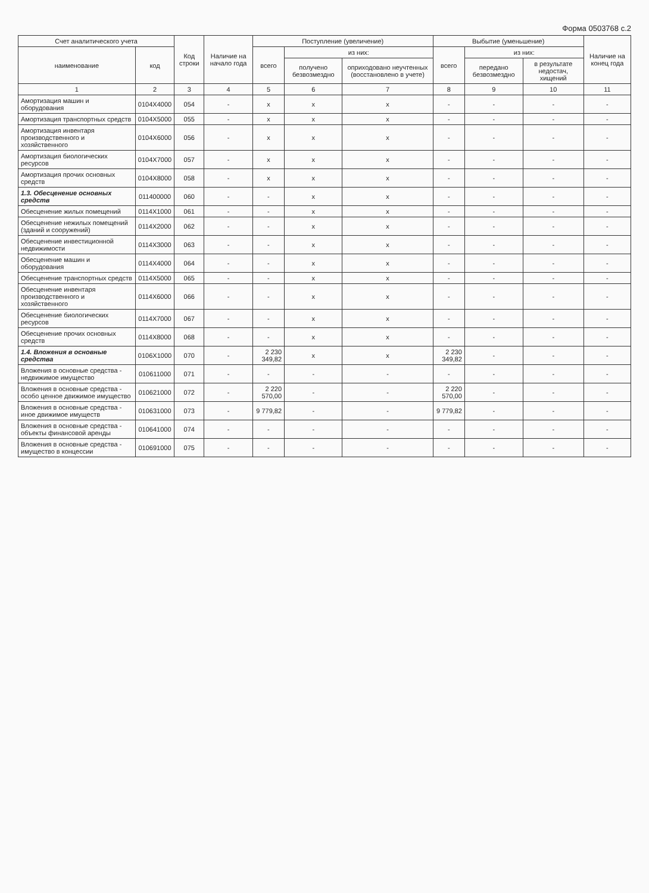Форма 0503768 с.2
| Счет аналитического учета | | Код строки | Наличие на начало года | Поступление (увеличение) | | | Выбытие (уменьшение) | | | Наличие на конец года |
| --- | --- | --- | --- | --- | --- | --- | --- | --- | --- | --- |
| наименование | код | | | всего | из них: | | всего | из них: | | |
| | | | | | получено безвозмездно | оприходовано неучтенных (восстановлено в учете) | | передано безвозмездно | в результате недостач, хищений | |
| 1 | 2 | 3 | 4 | 5 | 6 | 7 | 8 | 9 | 10 | 11 |
| Амортизация машин и оборудования | 0104X4000 | 054 | - | x | x | x | - | - | - | - |
| Амортизация транспортных средств | 0104X5000 | 055 | - | x | x | x | - | - | - | - |
| Амортизация инвентаря производственного и хозяйственного | 0104X6000 | 056 | - | x | x | x | - | - | - | - |
| Амортизация биологических ресурсов | 0104X7000 | 057 | - | x | x | x | - | - | - | - |
| Амортизация прочих основных средств | 0104X8000 | 058 | - | x | x | x | - | - | - | - |
| 1.3. Обесценение основных средств | 011400000 | 060 | - | - | x | x | - | - | - | - |
| Обесценение жилых помещений | 0114X1000 | 061 | - | - | x | x | - | - | - | - |
| Обесценение нежилых помещений (зданий и сооружений) | 0114X2000 | 062 | - | - | x | x | - | - | - | - |
| Обесценение инвестиционной недвижимости | 0114X3000 | 063 | - | - | x | x | - | - | - | - |
| Обесценение машин и оборудования | 0114X4000 | 064 | - | - | x | x | - | - | - | - |
| Обесценение транспортных средств | 0114X5000 | 065 | - | - | x | x | - | - | - | - |
| Обесценение инвентаря производственного и хозяйственного | 0114X6000 | 066 | - | - | x | x | - | - | - | - |
| Обесценение биологических ресурсов | 0114X7000 | 067 | - | - | x | x | - | - | - | - |
| Обесценение прочих основных средств | 0114X8000 | 068 | - | - | x | x | - | - | - | - |
| 1.4. Вложения в основные средства | 0106X1000 | 070 | - | 2 230 349,82 | x | x | 2 230 349,82 | - | - | - |
| Вложения в основные средства - недвижимое имущество | 010611000 | 071 | - | - | - | - | - | - | - | - |
| Вложения в основные средства - особо ценное движимое имущество | 010621000 | 072 | - | 2 220 570,00 | - | - | 2 220 570,00 | - | - | - |
| Вложения в основные средства - иное движимое имуществ | 010631000 | 073 | - | 9 779,82 | - | - | 9 779,82 | - | - | - |
| Вложения в основные средства - объекты финансовой аренды | 010641000 | 074 | - | - | - | - | - | - | - | - |
| Вложения в основные средства - имущество в концессии | 010691000 | 075 | - | - | - | - | - | - | - | - |